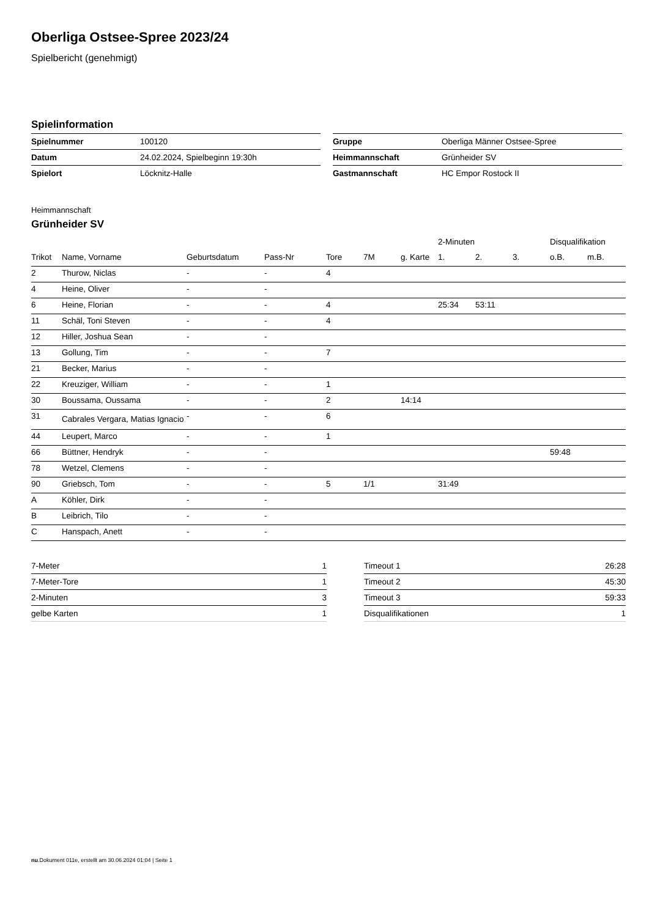Oberliga Ostsee-Spree 2023/24
Spielbericht (genehmigt)
Spielinformation
| Spielnummer | 100120 |
| Datum | 24.02.2024, Spielbeginn 19:30h |
| Spielort | Löcknitz-Halle |
| Gruppe | Oberliga Männer Ostsee-Spree |
| Heimmannschaft | Grünheider SV |
| Gastmannschaft | HC Empor Rostock II |
Heimmannschaft
Grünheider SV
| | | | | | | | 2-Minuten | | | Disqualifikation | |
| --- | --- | --- | --- | --- | --- | --- | --- | --- | --- | --- | --- |
| Trikot | Name, Vorname | Geburtsdatum | Pass-Nr | Tore | 7M | g. Karte | 1. | 2. | 3. | o.B. | m.B. |
| 2 | Thurow, Niclas | - | - | 4 | | | | | | | |
| 4 | Heine, Oliver | - | - | | | | | | | | |
| 6 | Heine, Florian | - | - | 4 | | | 25:34 | 53:11 | | | |
| 11 | Schäl, Toni Steven | - | - | 4 | | | | | | | |
| 12 | Hiller, Joshua Sean | - | - | | | | | | | | |
| 13 | Gollung, Tim | - | - | 7 | | | | | | | |
| 21 | Becker, Marius | - | - | | | | | | | | |
| 22 | Kreuziger, William | - | - | 1 | | | | | | | |
| 30 | Boussama, Oussama | - | - | 2 | | 14:14 | | | | | |
| 31 | Cabrales Vergara, Matias Ignacio | - | - | 6 | | | | | | | |
| 44 | Leupert, Marco | - | - | 1 | | | | | | | |
| 66 | Büttner, Hendryk | - | - | | | | | | | 59:48 | |
| 78 | Wetzel, Clemens | - | - | | | | | | | | |
| 90 | Griebsch, Tom | - | - | 5 | 1/1 | | 31:49 | | | | |
| A | Köhler, Dirk | - | - | | | | | | | | |
| B | Leibrich, Tilo | - | - | | | | | | | | |
| C | Hanspach, Anett | - | - | | | | | | | | |
| 7-Meter | 1 |
| 7-Meter-Tore | 1 |
| 2-Minuten | 3 |
| gelbe Karten | 1 |
| Timeout 1 | 26:28 |
| Timeout 2 | 45:30 |
| Timeout 3 | 59:33 |
| Disqualifikationen | 1 |
nu.Dokument 011e, erstellt am 30.06.2024 01:04 | Seite 1